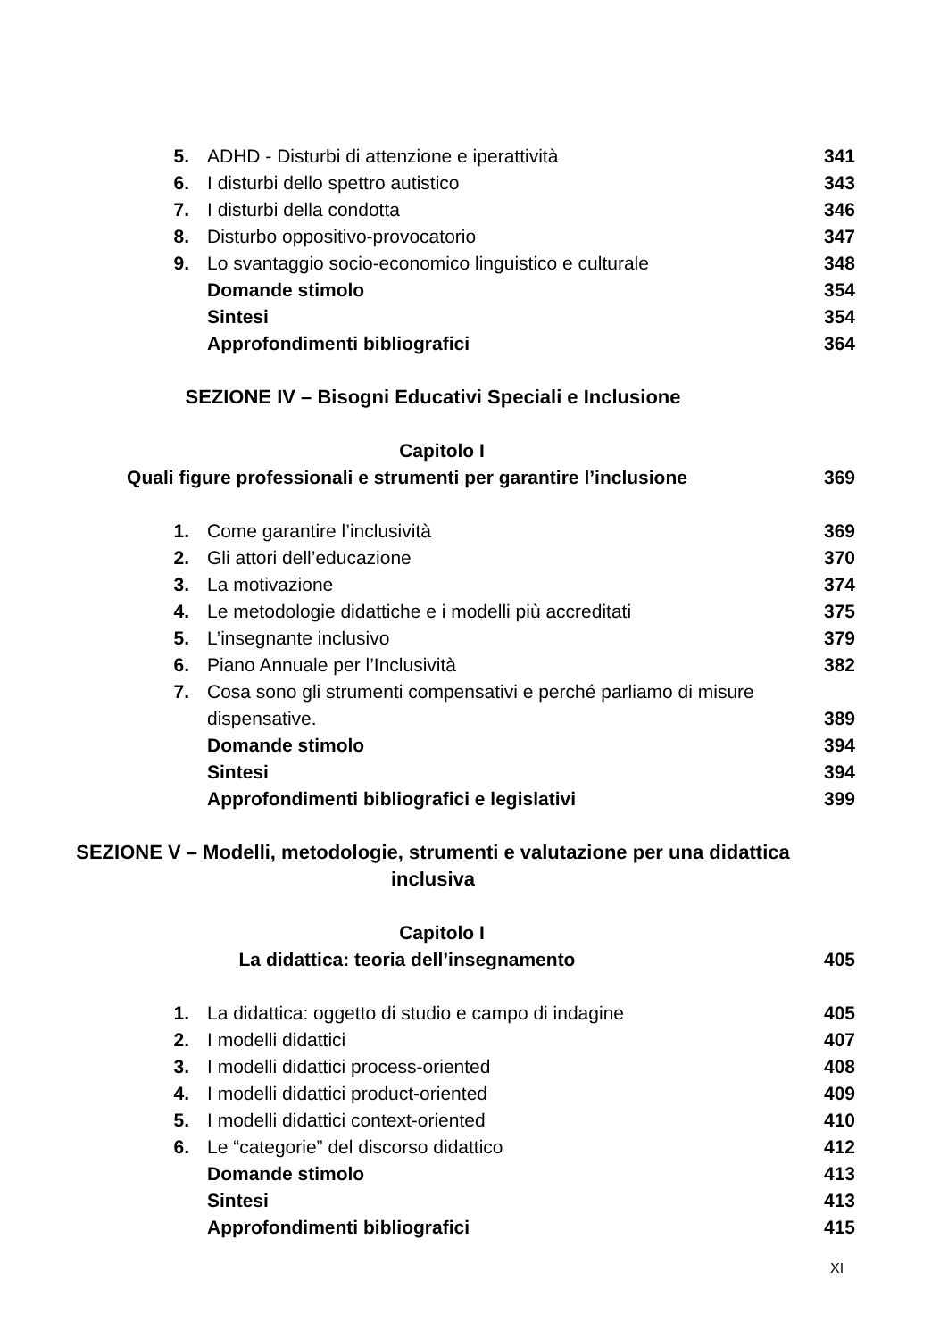5. ADHD - Disturbi di attenzione e iperattività 341
6. I disturbi dello spettro autistico 343
7. I disturbi della condotta 346
8. Disturbo oppositivo-provocatorio 347
9. Lo svantaggio socio-economico linguistico e culturale 348
Domande stimolo 354
Sintesi 354
Approfondimenti bibliografici 364
SEZIONE IV – Bisogni Educativi Speciali e Inclusione
Capitolo I
Quali figure professionali e strumenti per garantire l’inclusione 369
1. Come garantire l’inclusività 369
2. Gli attori dell’educazione 370
3. La motivazione 374
4. Le metodologie didattiche e i modelli più accreditati 375
5. L’insegnante inclusivo 379
6. Piano Annuale per l’Inclusività 382
7. Cosa sono gli strumenti compensativi e perché parliamo di misure dispensative. 389
Domande stimolo 394
Sintesi 394
Approfondimenti bibliografici e legislativi 399
SEZIONE V – Modelli, metodologie, strumenti e valutazione per una didattica inclusiva
Capitolo I
La didattica: teoria dell’insegnamento 405
1. La didattica: oggetto di studio e campo di indagine 405
2. I modelli didattici 407
3. I modelli didattici process-oriented 408
4. I modelli didattici product-oriented 409
5. I modelli didattici context-oriented 410
6. Le “categorie” del discorso didattico 412
Domande stimolo 413
Sintesi 413
Approfondimenti bibliografici 415
XI